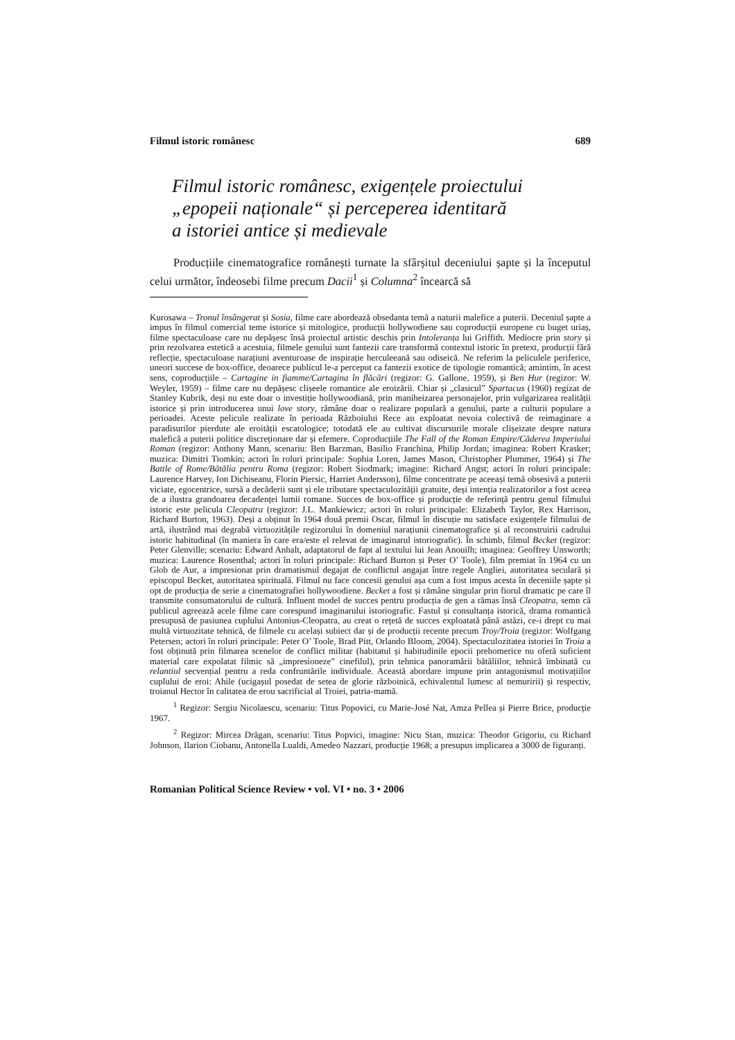Filmul istoric românesc 689
Filmul istoric românesc, exigențele proiectului
„epopeii naționale“ și perceperea identitară
a istoriei antice și medievale
Producțiile cinematografice românești turnate la sfârșitul deceniului șapte și la începutul celui următor, îndeosebi filme precum Dacii<sup>1</sup> și Columna<sup>2</sup> încearcă să
Kurosawa – Tronul însângerat și Sosia, filme care abordează obsedanta temă a naturii malefice a puterii. Deceniul șapte a impus în filmul comercial teme istorice și mitologice, producții hollywodiene sau coproducții europene cu buget uriaș, filme spectaculoase care nu depășesc însă proiectul artistic deschis prin Intoleranța lui Griffith. Mediocre prin story și prin rezolvarea estetică a acestuia, filmele genului sunt fantezii care transformă contextul istoric în pretext, producții fără reflecție, spectaculoase narațiuni aventuroase de inspirație herculeeană sau odiseică. Ne referim la peliculele periferice, uneori succese de box-office, deoarece publicul le-a perceput ca fantezii exotice de tipologie romantică; amintim, în acest sens, coproducțiile – Cartagine in fiamme/Cartagina în flăcări (regizor: G. Gallone, 1959), și Ben Hur (regizor: W. Weyler, 1959) – filme care nu depășesc clișeele romantice ale eroizării. Chiar și „clasicul” Spartacus (1960) regizat de Stanley Kubrik, deși nu este doar o investiție hollywoodiană, prin manihеizarea personajelor, prin vulgarizarea realității istorice și prin introducerea unui love story, rămâne doar o realizare populară a genului, parte a culturii populare a perioadei. Aceste pelicule realizate în perioada Războiului Rece au exploatat nevoia colectivă de reimaginare a paradisurilor pierdute ale eroității escatologice; totodată ele au cultivat discursurile morale clișeizate despre natura malefică a puterii politice discreționare dar și efemere. Coproducțiile The Fall of the Roman Empire/Căderea Imperiului Roman (regizor: Anthony Mann, scenariu: Ben Barzman, Basilio Franchina, Philip Jordan; imaginea: Robert Krasker; muzica: Dimitri Tiomkin; actori în roluri principale: Sophia Loren, James Mason, Christopher Plummer, 1964) și The Battle of Rome/Bătălia pentru Roma (regizor: Robert Siodmark; imagine: Richard Angst; actori în roluri principale: Laurence Harvey, Ion Dichiseanu, Florin Piersic, Harriet Andersson), filme concentrate pe aceeași temă obsesivă a puterii viciate, egocentrice, sursă a decăderii sunt și ele tributare spectaculozității gratuite, deși intenția realizatorilor a fost aceea de a ilustra grandoarea decadenței lumii romane. Succes de box-office și producție de referință pentru genul filmului istoric este pelicula Cleopatra (regizor: J.L. Mankiewicz; actori în roluri principale: Elizabeth Taylor, Rex Harrison, Richard Burton, 1963). Deși a obținut în 1964 două premii Oscar, filmul în discuție nu satisface exigențele filmului de artă, ilustrând mai degrabă virtuozitățile regizorului în domeniul narațiunii cinematografice și al reconstruirii cadrului istoric habitudinal (în maniera în care era/este el relevat de imaginarul istoriografic). În schimb, filmul Becket (regizor: Peter Glenville; scenariu: Edward Anhalt, adaptatorul de fapt al textului lui Jean Anouilh; imaginea: Geoffrey Unsworth; muzica: Laurence Rosenthal; actori în roluri principale: Richard Burton și Peter O’ Toole), film premiat în 1964 cu un Glob de Aur, a impresionat prin dramatismul degajat de conflictul angajat între regele Angliei, autoritatea seculară și episcopul Becket, autoritatea spirituală. Filmul nu face concesii genului așa cum a fost impus acesta în deceniile șapte și opt de producția de serie a cinematografiei hollywoodiene. Becket a fost și rămâne singular prin fiorul dramatic pe care îl transmite consumatorului de cultură. Influent model de succes pentru producția de gen a rămas însă Cleopatra, semn că publicul agreează acele filme care corespund imaginarului istoriografic. Fastul și consultanța istorică, drama romantică presupusă de pasiunea cuplului Antonius-Cleopatra, au creat o rețetă de succes exploatată până astăzi, ce-i drept cu mai multă virtuozitate tehnică, de filmele cu același subiect dar și de producții recente precum Troy/Troia (regizor: Wolfgang Petersen; actori în roluri principale: Peter O’ Toole, Brad Pitt, Orlando Bloom, 2004). Spectaculozitatea istoriei în Troia a fost obținută prin filmarea scenelor de conflict militar (habitatul și habitudinile epocii prehomerice nu oferă suficient material care expolatat filmic să „impresioneze” cinefilul), prin tehnica panoramării bătăliilor, tehnică îmbinată cu relantiul secvențial pentru a reda confruntările individuale. Această abordare impune prin antagonismul motivațiilor cuplului de eroi: Ahile (ucigașul posedat de setea de glorie războinică, echivalentul lumesc al nemuririi) și respectiv, troianul Hector în calitatea de erou sacrificial al Troiei, patria-mamă.
<sup>1</sup> Regizor: Sergiu Nicolaescu, scenariu: Titus Popovici, cu Marie-José Nat, Amza Pellea și Pierre Brice, producție 1967.
<sup>2</sup> Regizor: Mircea Drăgan, scenariu: Titus Popvici, imagine: Nicu Stan, muzica: Theodor Grigoriu, cu Richard Johnson, Ilarion Ciobanu, Antonella Lualdi, Amedeo Nazzari, producție 1968; a presupus implicarea a 3000 de figuranți.
Romanian Political Science Review • vol. VI • no. 3 • 2006